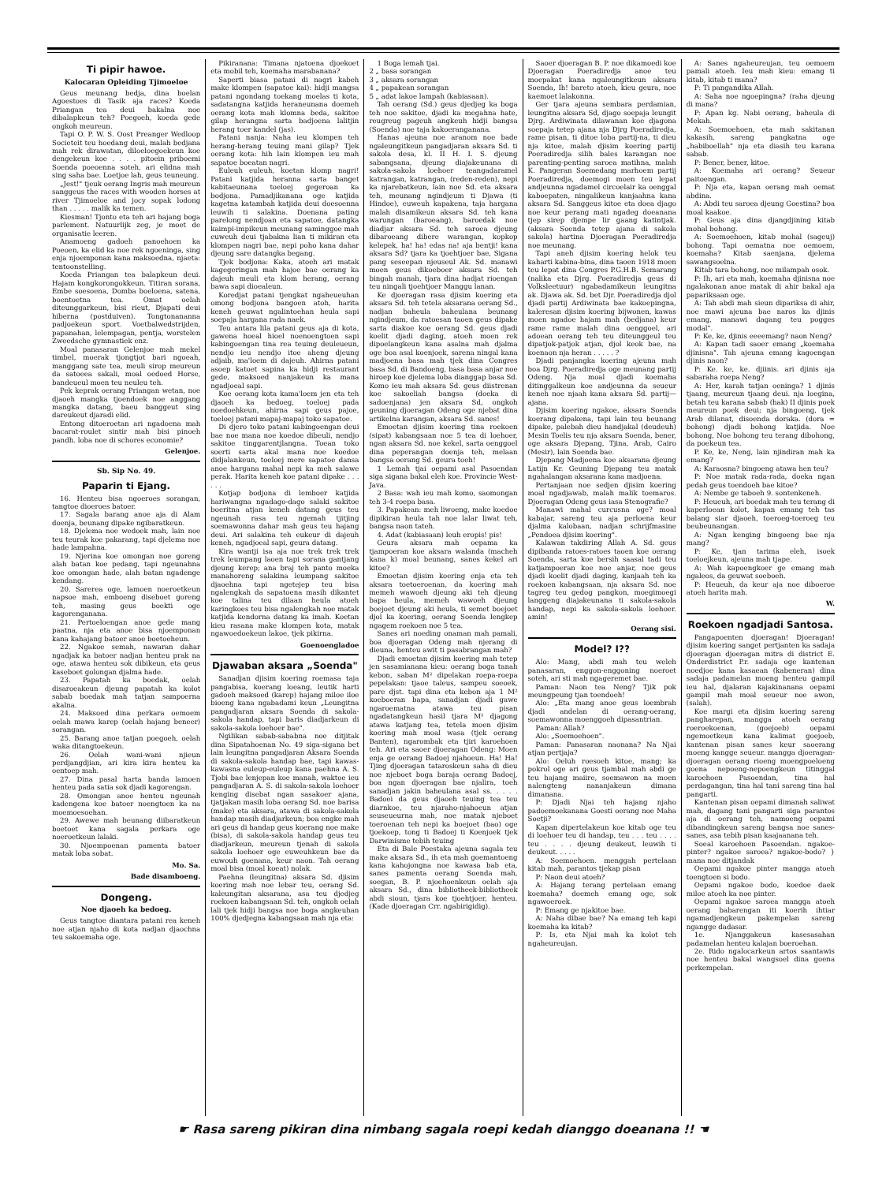Ti pipir hawoe.
Kalocaran Opleiding Tjimoeloe
Geus meunang bedja, dina boelan Agoestoes di Tasik aja races? Koeda Priangan tea deui bakalna noe dibalapkeun teh? Poegoeh, koeda gede ongkoh meureun.
Tapi O. P. W. S. Oost Preanger Wedloop Societeit teu hoedang deui, malah bedjana mah rek dirawatan, diloeloegoekeun koe dengekeun koe . . . . pitoein priboemi Soenda poeoenna soteh, ari elidna mah sing saha bae. Loetjoe lah, geus teuneung.
„Jest!" tjeuk oerang Ingris mah meureun sanggeus the races with wooden horses at river Tjimoeloe and jocy sopak lodong than . . . . . malik ka temen.
Kiesman! Tjonto eta teh ari hajang boga parlement. Natuurlijk zeg, je moet de organisatie leeren.
Anamoeng gadoeh panoehoen ka Poeoen, ka elid ka noe rek ngoeninga, sing enja njoemponan kana maksoedna, njaeta: tentoonstelling.
Koeda Priangan tea balapkeun deui. Hajam kongkorongokkeun. Titiran sorana, Embe soesoena, Domba boeloena, satena, boentoetna tea. Omat oelah diteunggarkeun, bisi rieut, Djapati deui hiberna (postduiven). Tongtonananna padjoekeun sport. Voetbalwedstrijden, papanahan, lelempagan, pentja, worstelen Zweedsche gymnastiek enz.
Moal panasaran Gelenjoe mah mekel timbel, moerak tjongtjot bari ngoeah, manggang sate tea, meuli sirop meureun da satoeea sakali, moal oedoed Horse, bandeueul moen teu neuleu teh.
Pek keprak oerang Priangan wetan, noe djaoeh mangka tjoendoek noe anggang mangka datang, baeu banggeut sing dareukeut djaradi elid.
Entong ditoeroetan ari ngadoena mah bacarat-roulet sintir mah bisi pinoeh pandh. loba noe di schores economie?
Gelenjoe.
Sb. Sip No. 49.
Paparin ti Ejang.
16. Henteu bisa ngoeroes sorangan, tangtoe dioeroes batoer.
17. Sagala barang anoe aja di Alam doenja, beunang dipake ngibaratkeun.
18. Djelema noe wedoek mah, lain noe teu teurak koe pakarang, tapi djelema noe hade lampahna.
19. Njerina koe omongan noe goreng alah batan koe pedang, tapi ngeunahna koe omongan hade, alah batan ngadenge kendang.
20. Sarerea oge, lamoen noeroetkeun napsoe mah, emboeng diseboet goreng teh, masing geus boekti oge kagorenganana.
21. Pertoeloengan anoe gede mang paatna, nja eta anoe bisa njoemponan kana kahajang batoer anoe boetoeheun.
22. Ngakoe semah, nawaran dahar ngadjak ka batoer nadjan henteu prak na oge, atawa henteu sok dibikeun, eta geus kaseboet golongan djalma hade.
23. Papatah ka boedak, oelah disaroeakeun djeung papatah ka kolot sabab boedak mah tatjan sampoerna akalna.
24. Maksoed dina perkara oemoem oelah mawa karep (oelah hajang beneer) sorangan.
25. Barang anoe tatjan poegoeh, oelah waka ditangtoekeun.
26. Oelah wani-wani njieun perdjangdjian, ari kira kira henteu ka oentoep mah.
27. Dina pasal harta banda lamoen henteu pada satia sok djadi kagorengan.
28. Omongan anoe henteu ngeunah kadengena koe batoer noengtoen ka na moemoesoehan.
29. Awewe mah beunang diibaratkeun boetoet kana sagala perkara oge noeroetkeun lalaki.
30. Njoempoenan pamenta batoer matak loba sobat.
Mo. Sa.
Bade disamboeng.
Dongeng.
Noe djaoeh ka bedoeg.
Geus tangtoe diantara patani rea keneh noe atjan njaho di kota nadjan djaochna teu sakoemaha oge.
Pikiranana: Timana njatoena djoekoet eta mobil teh, koemaha marabanana?
Saperti biasa patani di nagri kabeh make klompen (sapatoe kai): hidji mangsa patani ngondang toekang moelas ti kota, sadatangna katjida heraneunana doemeh oerang kota mah klomna beda, sakitoe gilap herangna sarta badjoena lalitjin herang toer kandel (jas).
Patani nanja: Naha ieu klompen teh herang-herang teuing mani gilap? Tjek oerang kota: hih lain klompen ieu mah sapatoe boeatan nagri.
Euleuh euleuh, koetan klomp nagri! Patani katjida heranna sarta banget kabitaeunana toeloej gegeroan ka bodjona. Pamadjikanana oge katjida kagetna katambah katjida deui doesoenna leuwih ti salakina. Doenana pating parelong nendjoan eta sapatoe, datangka kaimpi-impikeun meunang saminggoe mah euweuh deui tjabakna lian ti mikiran eta klompen nagri bae, nepi poho kana dahar djeung sare datangka begang.
Tjek bodjona: Kaka, atoeh ari matak kagegeringan mah hajoe bae oerang ka dajeuh meuli eta klom herang, oerang bawa sapi dioealeun.
Koredjat patani tjengkat ngaheueuhan omong bodjona bangoen atoh, harita keneh geuwat ngalintoehan heula sapi soepaja hargana rada naek.
Teu antara lila patani geus aja di kota, gawena hoeal hioel noenoengtoen sapi kabingoengan tina rea teuing deuleueun, nendjo ieu nendjo itoe aheng djeung adjaib, ma'loem di dajeuh. Ahirna patani asoep katoet sapina ka hidji restaurant gede, maksoed nanjakeun ka mana ngadjoeal sapi.
Koe oerang kota kama'loem jen eta teh djaoeh ka bedoeg, toeloej pada noedoehkeun, ahirna sapi geus pajoe, toeloej patani mapaj-mapaj toko sapatoe.
Di djero toko patani kabingoengan deui bae noe mana noe koedoe dibeuli, nendjo sakitoe tinggarentjlangna. Toean toko soerti sarta akal mana noe koedoe didjalankeun, toeloej mere sapatoe dansa anoe hargana mahal nepi ka meh salawe perak. Harita keneh koe patani dipake . . . . . .
Kotjap bodjona di lemboer katjida hariwangna ngadago-dago salaki sakitoe boeritna atjan keneh datang geus teu ngeunah rasa teu ngemah tjitjing soemawonna dahar mah geus teu hajang deui. Ari salakina teh eukeur di dajeuh keneh, ngadjoeal sapi, geura datang.
Kira wantji isa aja noe trek trek trek trek leumpang laoen tapi sorana gantjang djeung kerep; ana braj teh panto moeka manahoreng salakina leumpang sakitoe djaoehna tapi ngetejep teu bisa ngalengkah da sapatoena masih dikantet koe talina teu dilaan heula atoeh karingkoes teu bisa ngalengkah noe matak katjida kendorna datang ka imah. Koetan kieu rasana make klompen kota, matak ngawoedoekeun lakoe, tjek pikirna.
Goenoengladoe
Djawaban aksara „Soenda"
Sanadjan djisim koering roemasa taja pangabisa, koerang loeang, leutik harti gadoeh maksoed (karep) hajang miloe iloe bioeng kana ngabadami keun „Leungitna pangadjaran aksara Soenda di sakola-sakola handap, tapi baris diadjarkeun di sakola-sakola loehoer bae".
Ngilikan sabab-sababna noe ditjitak dina Sipatahoenan No. 49 siga-sigana bet lain leungitna pangadjaran Aksara Soenda di sakola-sakola handap bae, tapi kawas-kawasna euleup-euleup kana paehna A. S. Tjobi bae lenjepan koe manah, waktoe ieu pangadjaran A. S. di sakola-sakola loehoer kenging disebat ngan sasakoer ajana, tjatjakan masih loba oerang Sd. noe barisa (make) eta aksara, atawa di sakola-sakola handap masih diadjarkeun; boa engke mah ari geus di handap geus koerang noe make (bisa), di sakola-sakola handap geus teu diadjarkeun, meureun tjenah di sakola sakola loehoer oge euweuhkeun bae da euwouh goenana, keur naon. Tah oerang moal bisa (moal koeat) nolak.
Paehna (leungitna) aksara Sd. djisim koering mah noe lebar teu, oerang Sd. kaleungitan aksarana, asa teu djedjeg roekoen kabangsaan Sd. teh, ongkoh oelah lali tjek hidji bangsa noe boga angkeuhan 100% djedjegna kabangsaan mah nja eta:
1 Boga lemah tjai.
2 „ basa sorangan
3 „ aksara sorangan
4 „ papakean sorangan
5 „ adat lakoe lampah (kabiasaan).
Tah oerang (Sd.) geus djedjeg ka boga teh noe sakitoe, djadi ka megahna hate, reugreug pageuh angkeuh hidji bangsa (Soenda) noe taja kakoeranganana.
Hanas ajeuna noe aranom noe bade ngaleungitkeun pangadjaran aksara Sd. ti sakola desa, kl. II H. I. S. djeung sabangsana, djeung diajakeunana di sakola-sakola loehoer teangadaramel katrangan, katrangan, (reden-reden), nepi ka njarebatkeun, lain noe Sd. eta aksara teh, meunang ngindjeum ti Djawa (ti Hindoe), euweuh kapakena, taja hargana malah disamikeun aksara Sd. teh kana warungan (baroeang), baroedak noe diadjar aksara Sd. teh saroea djeung dibaroeang dibere warangan, kopkop kelepek, ha! ha! edas na! aja bentji! kana aksara Sd? tjara ka tjoehtjoer bae, Sigana pang seseepan njeuseul Ak. Sd. manawi moen geus dikoeboer aksara Sd. teh bingah manah, tjara dina hadjat rioengan teu ningali tjoehtjoer Manggu lanan.
Ke djoeragan rasa djisim koering eta aksara Sd. teh tetela aksarana oerang Sd., nadjan baheula baheulana beunang ngindjeum, da ratoesan taoen geus dipake sarta diakoe koe oerang Sd. geus djadi koelit djadi daging, atoeh moen rek dipoelangkeun kana asalna mah djalma oge boa asal koenjoek, sarena ningal kana madjoena basa mah tjek dina Congres basa Sd. di Bandoeng, basa basa anjar noe hiroep koe djelema loba dianggap basa Sd. Komo ieu mah aksara Sd. geus diistrenan koe sakoeliah bangsa (doeka di sadoenjana) jen aksara Sd, ongkoh geuning djoeragan Odeng oge njebat dina artikelna karangan, aksara Sd. sanes!
Emoetan djisim koering tina roekoen (sipat) kabangsaan noe 5 tea di loehoer, ngan aksara Sd. noe kekel, sarta oenggoel dina peperangan doenja teh, melaan bangsa oerang Sd. geura toeh!
1 Lemah tjai oepami asal Pasoendan siga sigana bakal eleh koe. Provincie West-Java.
2 Basa: wah ieu mah komo, saomongan teh 3-4 roepa basa.
3. Papakean: meh liwoeng, make koedoe dipikiran heula tah noe lalar liwat teh, bangsa naon tateh.
4. Adat (kabiasaan) leuh eropis! pis!
Geura aksara mah oepama ka tjampoeran koe aksara walanda (macheh kana k) moal beunang, sanes kekel ari kitoe?
Emoetan djisim koering enja eta teh aksara toetoeroenan, da koering mah memeh wawoeh djeung aki teh djeung bapa heula, memeh wawoeh djeung boejoet djeung aki heula, ti semet boejoet djol ka koering, oerang Soenda lengkep ngagem roekoen noe 5 tea.
Sanes ari noeding onaman mah pamali, boa djoeragan Odeng mah njerang di dieuna, henteu awit ti pasabrangan mah?
Djadi emoetan djisim koering mah tetep jen sasamianana kieu: oerang boga tanah kebon, saban M² dipelakan roepa-roepa pepelakan: tjaoe taleus, sampeu soeoek, pare djst. tapi dina eta kebon aja 1 M² koeboeran bapa, sanadjan djadi gawe ngaroematna atawa teu pisan ngadatangkeun hasil tjara M² djagong atawa katjang tea, tetela moen djisim koering mah moal wasa (tjek oerang Banten), ngarombak eta tjiri karoehoen teh. Ari eta saoer djoeragan Odeng: Moen enja ge oerang Badoej njahoeun. Ha! Ha! Tjing djoeragan tataroskeun saha di dieu noe njeboet boga baraja oerang Badoej, boa ngan djoeragan bae njalira, toeh sanadjan jakin baheulana asal ss. . . . . Badoei da geus djaoeh teuing tea teu diarnkoe, teu njaraho-njahoeun atjan seuseueurna mah, noe matak njeboet toeroenan teh nepi ka boejoet (bao) oge tjoekoep, tong ti Badoej ti Koenjoek tjek Darwinisme tebih teuing
Eta di Bale Poestaka ajeuna sagala teu make aksara Sd., ih eta mah goemantoeng kana kahojongna noe kawasa bab eta, sanes pamenta oerang Soenda mah, soegan, B. P. njoehoenkeun oelah aja aksara Sd., dina bibliotheek-bibliotheek abdi sioun, tjara koe tjoehtjoer, henteu. (Kade djoeragan Crr. ngabirigidig).
Saoer djoeragan B. P. noe dikamoedi koe Djoeragan Poeradiredja anoe teu moepakat kana ngaleungitkeun aksara Soenda, Ih! bareto atoeh, kieu geura, noe kaemoet lalakonna.
Ger tjara ajeuna sembara perdamian, leungitna aksara Sd, djago soepaja leungit Djrg. Ardiwinata dilawanan koe djagona soepaja tetep ajana nja Djrg Poeradiredja, rame pisan, ti ditoe loba partij-na, ti dieu nja kitoe, malah djisim koering partij Poeradiredja silih bales karangan noe parenting-penting saroea matihna, malah K. Pangeran Soemedang marhoem partij Poeradiredja, doemogi moen teu lepat andjeunna ngadamel circoelair ka oenggal kaboepaten, ningalikeun kanjaahna kana aksara Sd. Sanggeus kitoe eta doea djago noe keur perang mati ngadeg doeanana tjep sirep djempe lir gaang katintjak. (aksara Soenda tetep ajana di sakola sakola) hartina Djoeragan Poeradiredja noe meunang.
Tapi aneh djisim koering helok teu kaharti kabina-bina, dina taoen 1918 moen teu lepat dina Congres P.G.H.B. Semarang (nalika eta Djrg. Poeradiredja geus di Volksleetuur) ngabadamikeun leungitna ak. Djawa ak. Sd. bet Djr. Poeradiredja djol djadi partij Ardiwinata bae kakoepingna, kaleresan djisim koering bijwonen, kawas moen ngadoe hajam mah (bedjana) keur rame rame malah dina oenggoel, ari adoean oerang teh teu diteunggeul teu dipatjok-patjok atjan, djol keok bae, na koenaon nja heran . . . . . ?
Djadi panjangka koering ajeuna mah boa Djrg. Poeradiredja oge meunang partij Odeng. Nja moal djadi koemaha ditinggalkeun koe andjeunna da seueur keneh noe njaah kana aksara Sd. partij—ajana.
Djisim koering ngakoe, aksara Soenda koerang dipakena, tapi lain teu beunang dipake, palebah dieu handjakal (deudeuh) Mesin Toelis teu nja aksara Soenda, bener, oge aksara Djepang, Tjina, Arab, Cairo (Mesir), lain Soenda bae.
Djepang Madjoena koe aksarana djeung Latijn Kr. Geuning Djepang teu matak ngahalangan aksarana kana madjoena.
Pertanjaan noe sedjen djisim koering moal ngadjawab, malah malik toemaros. Djoeragan Odeng geus iasa Stenografie?
Manawi mahal curcusna oge? moal kabajar, sareng teu aja perloena keur djalma kalobaan, nadjan schrijfmasine „Pendoea djisim koering".
Kalawan takdiring Allah A. Sd. geus dipibanda ratoes-ratoes taoen koe oerang Soenda, sarta koe bersih saasal tadi teu katjampoeran koe noe anjar, noe geus djadi koelit djadi daging, kanjaah teh ka roekoen kabangsaan, nja aksara Sd. noe tagreg teu gedog pangkon, moegimoegi langgeng diajakeunana ti sakola-sakola handap, nepi ka sakola-sakola loehoer. amin!
Oerang sisi.
Model? I??
Alo: Mang, abdi mah teu weleh panasaran, enggon-enggoning noeroet soteh, ari sti mah ngageremet bae.
Paman: Naon tea Neng? Tjik pok meungpeung tjan toendoeh!
Alo: „Eta mang anoe geus loembrah djadi andelan di oerang-oerang, soemawonna moenggoeh dipasantrian.
Paman: Allah?
Alo: „Soemoehoen".
Paman: Panasaran naonana? Na Njai atjan pertjaja?
Alo: Oeluh roesoeh kitoe, mang; ka pokrol oge ari geus tjambal mah abdi ge teu hajang maiire, soemawon na moen nalengteng nananjakeun dimana dimanana.
P: Djadi Njai teh hajang njaho padoemoekanana Goesti oerang noe Maha Soetji?
Kapan dipertelakeun koe kitab oge teu di loehoer teu di handap, teu . . . teu . . . . teu . . . . djeung deukeut, leuwih ti deukeut. . . . .
A: Soemoehoen. menggah pertelaan kitab mah, parantos tjekap pisan
P: Naon deui atoeh?
A: Hajang terang pertelaan emang koemaha? doemeh emang oge, sok ngawoeroek.
P: Emang ge njakitoe bae.
A: Naha dibae bae? Na emang teh kapi koemaha ka kitab?
P: Is, eta Njai mah ka kolot teh ngaheureujan.
A: Sanes ngaheureujan, teu oemoem pamali atoeh. Ieu mah kieu: emang ti kitab, kitab ti mana?
P: Ti pangandika Allah.
A: Saha noe ngoepingna? (raha djeung di mana?
P: Apan kg. Nabi oerang, baheula di Mekah.
A: Soemoehoen, eta mah sakitanan kakasih, sareng pangkatna oge „habiboellah" nja eta diasih teu karana sabab.
P: Bener, bener, kitoe.
A: Koemaha ari oerang? Seueur paitoengan.
P: Nja eta, kapan oerang mah oemat abdina.
A: Abdi teu saroea djeung Goestina? boa moal kaakoe.
P: Geus aja dina djangdjining kitab mohal bohong.
A: Soemoehoen, kitab mohal (sageuj) bohong. Tapi oematna noe oemoem, koemaha? Kitab saenjana, djelema sawangsoelna.
Kitab tara bohong, noe milampah osok.
P: Ih, ari eta mah, koemaha djinisna noe ngalakonan anoe matak di ahir bakal aja papariksaan oge.
A: Tah abdi mah sieun dipariksa di ahir, noe mawi ajeuna bae naros ka djinis emang, manawi dagang teu pogges modal".
P: Ke, ke, djinis eeeemang? naon Neng?
A: Kapan tadi saoer emang „koemaha djinisna". Tah ajeuna emang kagoengan djinis naon?
P: Ke. ke, ke. djiinis. ari djinis aja sabaraha roepa Neng?
A: Her, karah tatjan oeninga? 1 djinis tjaang, meureun tjaang deui. nja loegina, betah teu karana sabab (hak) II djinis poek meureun poek deui; nja bingoeng, tjek Arab dilanat, disoenda doraka. (dora = bohong) djadi bohong katjida. Noe bohong, Noe bohong teu terang dibohong, da poekeun tea.
P. Ke, ke, Neng, lain njindiran mah ka emang?
A: Karaosna? bingoeng atawa hen teu?
P: Noe matak rada-rada, doeka ngan pedah geus toendoeh bae kitoe?
A: Nembe ge taboeh 9. sontenkeneh.
P: Heueuh, ari boedak mah teu terang di kaperloean kolot, kapan emang teh tas balang siar djaoeh, toeroeg-toeroeg teu beubeunangan.
A: Ngan kenging bingoeng bae nja mang?
P: Ke, tjan tarima eleh, isoek toeloejkeun, ajeuna mah tjape.
A: Wah kapoengkoer ge emang mah ngaleos, da geuwat soeboeh.
P: Heueuh, da keur aja noe diboeroe atoeh harita mah.
W.
Roekoen ngadjadi Santosa.
Pangapoenten djoeragan! Djoeragan! djisim koering sanget pertjanten ka sadaja djoeragan djoeragan mitra di district E. Onderdistrict P.r. sadaja oge kantenan noedjoe kana kasaean (kabeneran) dina sadaja padamelan moeng henteu gampil ieu hal, djalaran kajakinanana oepami gampil mah moal seueur noe awon, (salah).
Koe margi eta djisim koering sareng pangharepan, mangga atoeh oerang roeroekoenan, (goejoeb) oepami ngemoetkeun kana kalimat goejoeb, kantenan pisan sanes keur saoerang moeng kangge seueur. mangga djoeragan-djoeragan oerang rioeng moengpoeloeng goena nepoeng-nepoengkeun titinggal karoehoen Pasoendan, tina hal perdagangan, tina hal tani sareng tina hal pangarti.
Kantenan pisan oepami dimanah saliwat mah, dagang tani pangarti siga parantos aja di oerang teh, namoeng oepami dibandingkeun sareng bangsa noe sanes-sanes, asa tebih pisan kaajaanana teh.
Soeal karoehoen Pasoendan. ngakoe-pinter? ngakoe saroea? ngakoe-bodo? } mana noe ditjandak
Oepami ngakoe pinter mangga atoeh toengtoen si bodo.
Oepami ngakoe bodo, koedoe daek miloe atoeh ka noe pinter.
Oepami ngakoe saroea mangga atoeh oerang babarengan iti koerih ihtiar ngamadjengkeun pakempelan sareng ngangge dadasar.
1e. Njanggakeun kasesasahan padamelan henteu kalajan boeroehan.
2e. Rido ngalocarkeun artos saantawis noe henteu bakal wangsoel dina goena perkempelan.
☛ Rasa sareng pikiran dina nimbang sagala roepi kedah dianggo doeanana !! ☚